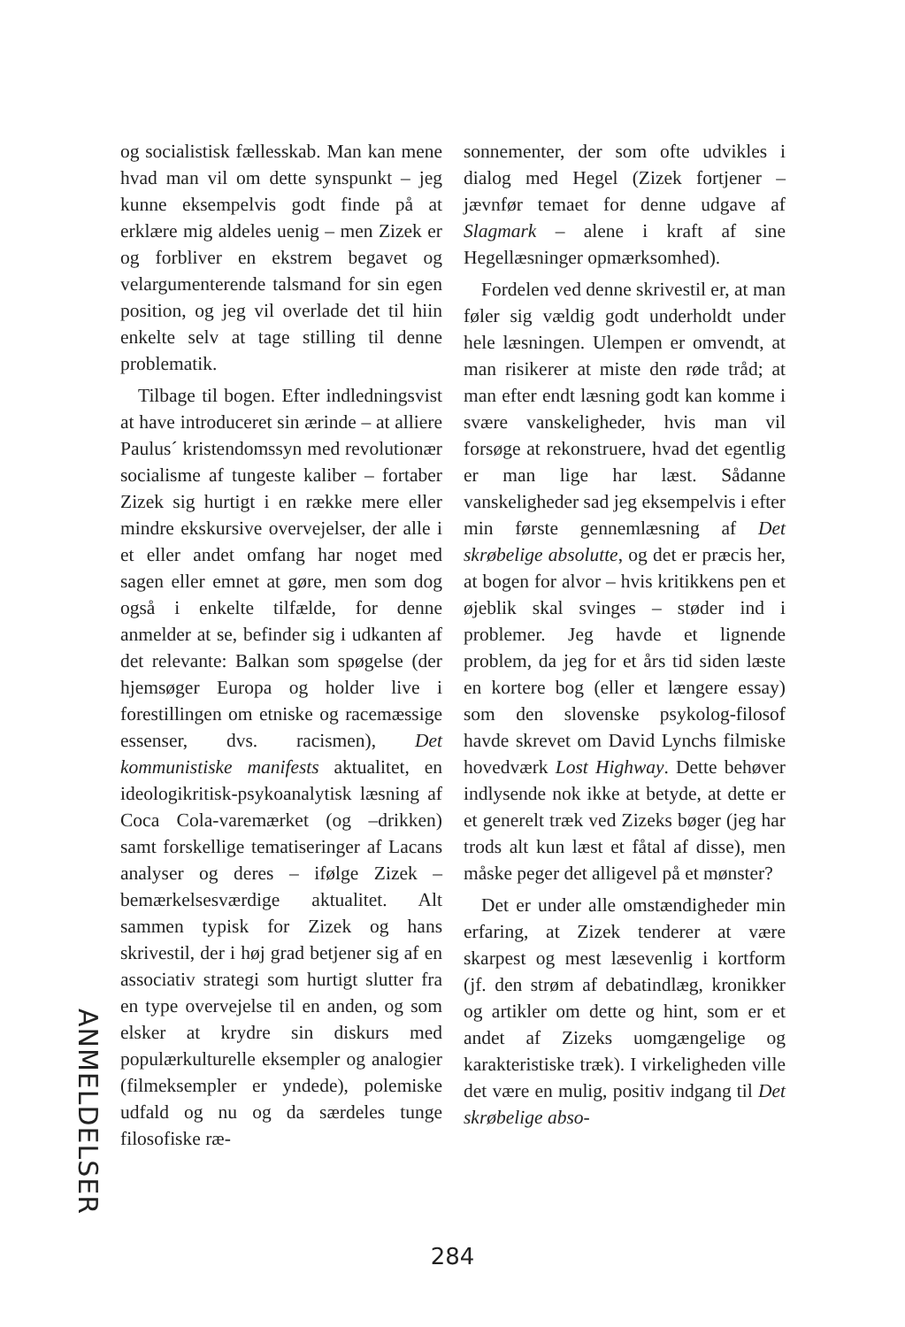ANMELDELSER
og socialistisk fællesskab. Man kan mene hvad man vil om dette synspunkt – jeg kunne eksempelvis godt finde på at erklære mig aldeles uenig – men Zizek er og forbliver en ekstrem begavet og velargumenterende talsmand for sin egen position, og jeg vil overlade det til hiin enkelte selv at tage stilling til denne problematik.
Tilbage til bogen. Efter indledningsvist at have introduceret sin ærinde – at alliere Paulus´ kristendomssyn med revolutionær socialisme af tungeste kaliber – fortaber Zizek sig hurtigt i en række mere eller mindre ekskursive overvejelser, der alle i et eller andet omfang har noget med sagen eller emnet at gøre, men som dog også i enkelte tilfælde, for denne anmelder at se, befinder sig i udkanten af det relevante: Balkan som spøgelse (der hjemsøger Europa og holder live i forestillingen om etniske og racemæssige essenser, dvs. racismen), Det kommunistiske manifests aktualitet, en ideologikritisk-psykoanalytisk læsning af Coca Cola-varemærket (og –drikken) samt forskellige tematiseringer af Lacans analyser og deres – ifølge Zizek – bemærkelsesværdige aktualitet. Alt sammen typisk for Zizek og hans skrivestil, der i høj grad betjener sig af en associativ strategi som hurtigt slutter fra en type overvejelse til en anden, og som elsker at krydre sin diskurs med populærkulturelle eksempler og analogier (filmeksempler er yndede), polemiske udfald og nu og da særdeles tunge filosofiske ræ-
sonnementer, der som ofte udvikles i dialog med Hegel (Zizek fortjener – jævnfør temaet for denne udgave af Slagmark – alene i kraft af sine Hegellæsninger opmærksomhed).
Fordelen ved denne skrivestil er, at man føler sig vældig godt underholdt under hele læsningen. Ulempen er omvendt, at man risikerer at miste den røde tråd; at man efter endt læsning godt kan komme i svære vanskeligheder, hvis man vil forsøge at rekonstruere, hvad det egentlig er man lige har læst. Sådanne vanskeligheder sad jeg eksempelvis i efter min første gennemlæsning af Det skrøbelige absolutte, og det er præcis her, at bogen for alvor – hvis kritikkens pen et øjeblik skal svinges – støder ind i problemer. Jeg havde et lignende problem, da jeg for et års tid siden læste en kortere bog (eller et længere essay) som den slovenske psykolog-filosof havde skrevet om David Lynchs filmiske hovedværk Lost Highway. Dette behøver indlysende nok ikke at betyde, at dette er et generelt træk ved Zizeks bøger (jeg har trods alt kun læst et fåtal af disse), men måske peger det alligevel på et mønster?
Det er under alle omstændigheder min erfaring, at Zizek tenderer at være skarpest og mest læsevenlig i kortform (jf. den strøm af debatindlæg, kronikker og artikler om dette og hint, som er et andet af Zizeks uomgængelige og karakteristiske træk). I virkeligheden ville det være en mulig, positiv indgang til Det skrøbelige abso-
284